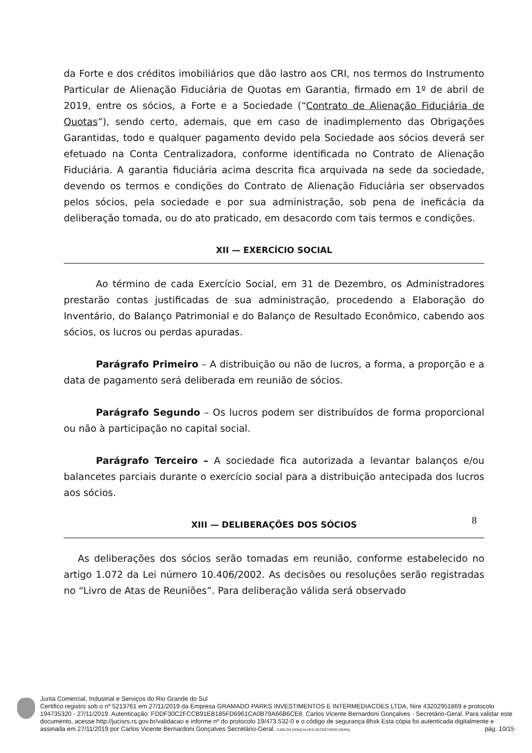da Forte e dos créditos imobiliários que dão lastro aos CRI, nos termos do Instrumento Particular de Alienação Fiduciária de Quotas em Garantia, firmado em 1º de abril de 2019, entre os sócios, a Forte e a Sociedade (“Contrato de Alienação Fiduciária de Quotas”), sendo certo, ademais, que em caso de inadimplemento das Obrigações Garantidas, todo e qualquer pagamento devido pela Sociedade aos sócios deverá ser efetuado na Conta Centralizadora, conforme identificada no Contrato de Alienação Fiduciária. A garantia fiduciária acima descrita fica arquivada na sede da sociedade, devendo os termos e condições do Contrato de Alienação Fiduciária ser observados pelos sócios, pela sociedade e por sua administração, sob pena de ineficácia da deliberação tomada, ou do ato praticado, em desacordo com tais termos e condições.
XII — EXERCÍCIO SOCIAL
Ao término de cada Exercício Social, em 31 de Dezembro, os Administradores prestarão contas justificadas de sua administração, procedendo a Elaboração do Inventário, do Balanço Patrimonial e do Balanço de Resultado Econômico, cabendo aos sócios, os lucros ou perdas apuradas.
Parágrafo Primeiro – A distribuição ou não de lucros, a forma, a proporção e a data de pagamento será deliberada em reunião de sócios.
Parágrafo Segundo – Os lucros podem ser distribuídos de forma proporcional ou não à participação no capital social.
Parágrafo Terceiro – A sociedade fica autorizada a levantar balanços e/ou balancetes parciais durante o exercício social para a distribuição antecipada dos lucros aos sócios.
XIII — DELIBERAÇÕES DOS SÓCIOS
As deliberações dos sócios serão tomadas em reunião, conforme estabelecido no artigo 1.072 da Lei número 10.406/2002. As decisões ou resoluções serão registradas no “Livro de Atas de Reuniões”. Para deliberação válida será observado
8
Junta Comercial, Industrial e Serviços do Rio Grande do Sul
Certifico registro sob o nº 5213761 em 27/11/2019 da Empresa GRAMADO PARKS INVESTIMENTOS E INTERMEDIACOES LTDA, Nire 43202951869 e protocolo 194735320 - 27/11/2019. Autenticação: FDDF30C2FCCB91EB185FD6961CA0B79A66B6CE8. Carlos Vicente Bernardoni Gonçalves - Secretário-Geral. Para validar este documento, acesse http://jucisrs.rs.gov.br/validacao e informe nº do protocolo 19/473.532-0 e o código de segurança 8hxk Esta cópia foi autenticada digitalmente e assinada em 27/11/2019 por Carlos Vicente Bernardoni Gonçalves Secretário-Geral. CARLOS GONÇALVES SECRETÁRIO-GERAL pág. 10/15